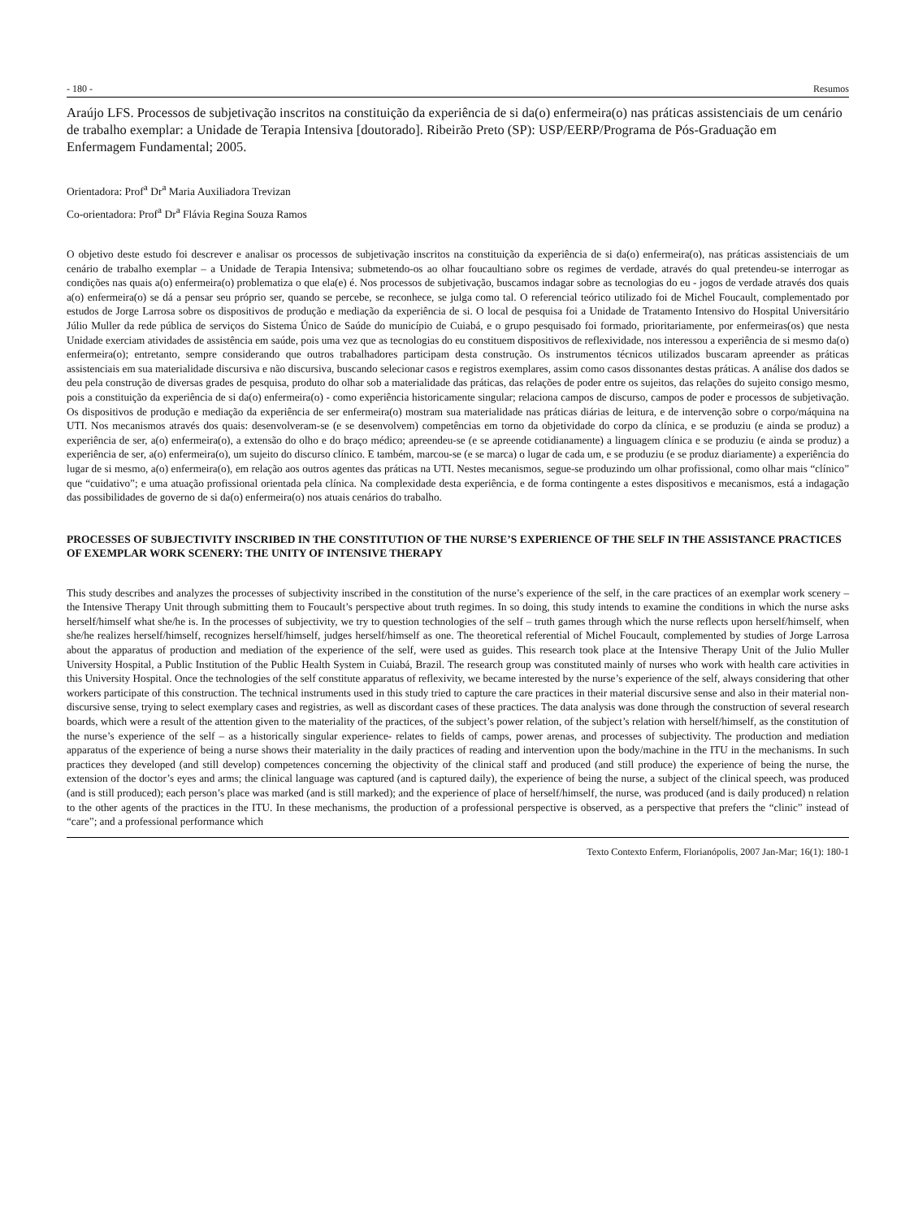- 180 - Resumos
Araújo LFS. Processos de subjetivação inscritos na constituição da experiência de si da(o) enfermeira(o) nas práticas assistenciais de um cenário de trabalho exemplar: a Unidade de Terapia Intensiva [doutorado]. Ribeirão Preto (SP): USP/EERP/Programa de Pós-Graduação em Enfermagem Fundamental; 2005.
Orientadora: Prof<sup>a</sup> Dr<sup>a</sup> Maria Auxiliadora Trevizan
Co-orientadora: Prof<sup>a</sup> Dr<sup>a</sup> Flávia Regina Souza Ramos
O objetivo deste estudo foi descrever e analisar os processos de subjetivação inscritos na constituição da experiência de si da(o) enfermeira(o), nas práticas assistenciais de um cenário de trabalho exemplar – a Unidade de Terapia Intensiva; submetendo-os ao olhar foucaultiano sobre os regimes de verdade, através do qual pretendeu-se interrogar as condições nas quais a(o) enfermeira(o) problematiza o que ela(e) é. Nos processos de subjetivação, buscamos indagar sobre as tecnologias do eu - jogos de verdade através dos quais a(o) enfermeira(o) se dá a pensar seu próprio ser, quando se percebe, se reconhece, se julga como tal. O referencial teórico utilizado foi de Michel Foucault, complementado por estudos de Jorge Larrosa sobre os dispositivos de produção e mediação da experiência de si. O local de pesquisa foi a Unidade de Tratamento Intensivo do Hospital Universitário Júlio Muller da rede pública de serviços do Sistema Único de Saúde do município de Cuiabá, e o grupo pesquisado foi formado, prioritariamente, por enfermeiras(os) que nesta Unidade exerciam atividades de assistência em saúde, pois uma vez que as tecnologias do eu constituem dispositivos de reflexividade, nos interessou a experiência de si mesmo da(o) enfermeira(o); entretanto, sempre considerando que outros trabalhadores participam desta construção. Os instrumentos técnicos utilizados buscaram apreender as práticas assistenciais em sua materialidade discursiva e não discursiva, buscando selecionar casos e registros exemplares, assim como casos dissonantes destas práticas. A análise dos dados se deu pela construção de diversas grades de pesquisa, produto do olhar sob a materialidade das práticas, das relações de poder entre os sujeitos, das relações do sujeito consigo mesmo, pois a constituição da experiência de si da(o) enfermeira(o) - como experiência historicamente singular; relaciona campos de discurso, campos de poder e processos de subjetivação. Os dispositivos de produção e mediação da experiência de ser enfermeira(o) mostram sua materialidade nas práticas diárias de leitura, e de intervenção sobre o corpo/máquina na UTI. Nos mecanismos através dos quais: desenvolveram-se (e se desenvolvem) competências em torno da objetividade do corpo da clínica, e se produziu (e ainda se produz) a experiência de ser, a(o) enfermeira(o), a extensão do olho e do braço médico; apreendeu-se (e se apreende cotidianamente) a linguagem clínica e se produziu (e ainda se produz) a experiência de ser, a(o) enfermeira(o), um sujeito do discurso clínico. E também, marcou-se (e se marca) o lugar de cada um, e se produziu (e se produz diariamente) a experiência do lugar de si mesmo, a(o) enfermeira(o), em relação aos outros agentes das práticas na UTI. Nestes mecanismos, segue-se produzindo um olhar profissional, como olhar mais “clínico” que “cuidativo”; e uma atuação profissional orientada pela clínica. Na complexidade desta experiência, e de forma contingente a estes dispositivos e mecanismos, está a indagação das possibilidades de governo de si da(o) enfermeira(o) nos atuais cenários do trabalho.
PROCESSES OF SUBJECTIVITY INSCRIBED IN THE CONSTITUTION OF THE NURSE’S EXPERIENCE OF THE SELF IN THE ASSISTANCE PRACTICES OF EXEMPLAR WORK SCENERY: THE UNITY OF INTENSIVE THERAPY
This study describes and analyzes the processes of subjectivity inscribed in the constitution of the nurse’s experience of the self, in the care practices of an exemplar work scenery – the Intensive Therapy Unit through submitting them to Foucault’s perspective about truth regimes. In so doing, this study intends to examine the conditions in which the nurse asks herself/himself what she/he is. In the processes of subjectivity, we try to question technologies of the self – truth games through which the nurse reflects upon herself/himself, when she/he realizes herself/himself, recognizes herself/himself, judges herself/himself as one. The theoretical referential of Michel Foucault, complemented by studies of Jorge Larrosa about the apparatus of production and mediation of the experience of the self, were used as guides. This research took place at the Intensive Therapy Unit of the Julio Muller University Hospital, a Public Institution of the Public Health System in Cuiabá, Brazil. The research group was constituted mainly of nurses who work with health care activities in this University Hospital. Once the technologies of the self constitute apparatus of reflexivity, we became interested by the nurse’s experience of the self, always considering that other workers participate of this construction. The technical instruments used in this study tried to capture the care practices in their material discursive sense and also in their material non-discursive sense, trying to select exemplary cases and registries, as well as discordant cases of these practices. The data analysis was done through the construction of several research boards, which were a result of the attention given to the materiality of the practices, of the subject’s power relation, of the subject’s relation with herself/himself, as the constitution of the nurse’s experience of the self – as a historically singular experience- relates to fields of camps, power arenas, and processes of subjectivity. The production and mediation apparatus of the experience of being a nurse shows their materiality in the daily practices of reading and intervention upon the body/machine in the ITU in the mechanisms. In such practices they developed (and still develop) competences concerning the objectivity of the clinical staff and produced (and still produce) the experience of being the nurse, the extension of the doctor’s eyes and arms; the clinical language was captured (and is captured daily), the experience of being the nurse, a subject of the clinical speech, was produced (and is still produced); each person’s place was marked (and is still marked); and the experience of place of herself/himself, the nurse, was produced (and is daily produced) n relation to the other agents of the practices in the ITU. In these mechanisms, the production of a professional perspective is observed, as a perspective that prefers the “clinic” instead of “care”; and a professional performance which
Texto Contexto Enferm, Florianópolis, 2007 Jan-Mar; 16(1): 180-1